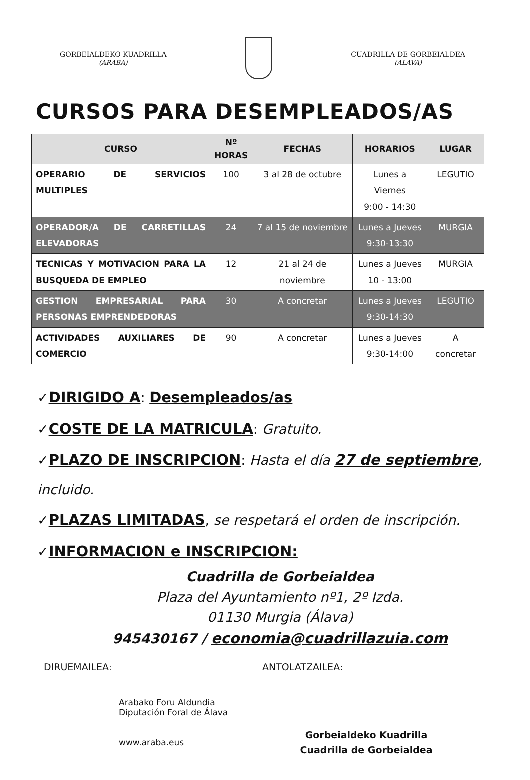GORBEIALDEKO KUADRILLA
(ARABA)
CUADRILLA DE GORBEIALDEA
(ALAVA)
CURSOS PARA DESEMPLEADOS/AS
| CURSO | Nº HORAS | FECHAS | HORARIOS | LUGAR |
| --- | --- | --- | --- | --- |
| OPERARIO DE SERVICIOS MULTIPLES | 100 | 3 al 28 de octubre | Lunes a Viernes 9:00 - 14:30 | LEGUTIO |
| OPERADOR/A DE CARRETILLAS ELEVADORAS | 24 | 7 al 15 de noviembre | Lunes a Jueves 9:30-13:30 | MURGIA |
| TECNICAS Y MOTIVACION PARA LA BUSQUEDA DE EMPLEO | 12 | 21 al 24 de noviembre | Lunes a Jueves 10 - 13:00 | MURGIA |
| GESTION EMPRESARIAL PARA PERSONAS EMPRENDEDORAS | 30 | A concretar | Lunes a Jueves 9:30-14:30 | LEGUTIO |
| ACTIVIDADES AUXILIARES DE COMERCIO | 90 | A concretar | Lunes a Jueves 9:30-14:00 | A concretar |
✓DIRIGIDO A: Desempleados/as
✓COSTE DE LA MATRICULA: Gratuito.
✓PLAZO DE INSCRIPCION: Hasta el día 27 de septiembre, incluido.
✓PLAZAS LIMITADAS, se respetará el orden de inscripción.
✓INFORMACION e INSCRIPCION:
Cuadrilla de Gorbeialdea
Plaza del Ayuntamiento nº1, 2º Izda.
01130 Murgia (Álava)
945430167 / economia@cuadrillazuia.com
DIRUEMAILEA:
Arabako Foru Aldundia
Diputación Foral de Álava
www.araba.eus
ANTOLATZAILEA:
Gorbeialdeko Kuadrilla
Cuadrilla de Gorbeialdea